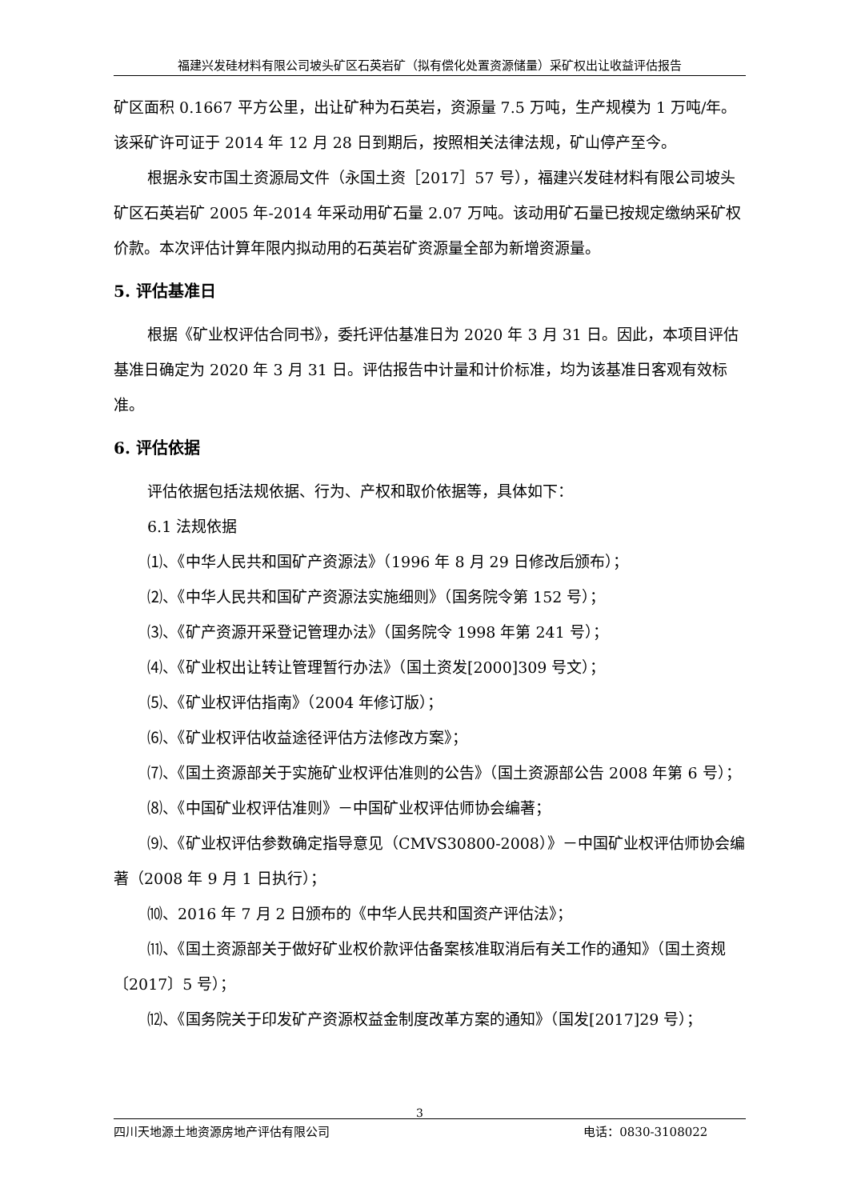福建兴发硅材料有限公司坡头矿区石英岩矿（拟有偿化处置资源储量）采矿权出让收益评估报告
矿区面积 0.1667 平方公里，出让矿种为石英岩，资源量 7.5 万吨，生产规模为 1 万吨/年。该采矿许可证于 2014 年 12 月 28 日到期后，按照相关法律法规，矿山停产至今。
根据永安市国土资源局文件（永国土资［2017］57 号），福建兴发硅材料有限公司坡头矿区石英岩矿 2005 年-2014 年采动用矿石量 2.07 万吨。该动用矿石量已按规定缴纳采矿权价款。本次评估计算年限内拟动用的石英岩矿资源量全部为新增资源量。
5. 评估基准日
根据《矿业权评估合同书》，委托评估基准日为 2020 年 3 月 31 日。因此，本项目评估基准日确定为 2020 年 3 月 31 日。评估报告中计量和计价标准，均为该基准日客观有效标准。
6. 评估依据
评估依据包括法规依据、行为、产权和取价依据等，具体如下：
6.1 法规依据
⑴、《中华人民共和国矿产资源法》（1996 年 8 月 29 日修改后颁布）；
⑵、《中华人民共和国矿产资源法实施细则》（国务院令第 152 号）；
⑶、《矿产资源开采登记管理办法》（国务院令 1998 年第 241 号）；
⑷、《矿业权出让转让管理暂行办法》（国土资发[2000]309 号文）；
⑸、《矿业权评估指南》（2004 年修订版）；
⑹、《矿业权评估收益途径评估方法修改方案》；
⑺、《国土资源部关于实施矿业权评估准则的公告》（国土资源部公告 2008 年第 6 号）；
⑻、《中国矿业权评估准则》－中国矿业权评估师协会编著；
⑼、《矿业权评估参数确定指导意见（CMVS30800-2008）》－中国矿业权评估师协会编著（2008 年 9 月 1 日执行）；
⑽、2016 年 7 月 2 日颁布的《中华人民共和国资产评估法》；
⑾、《国土资源部关于做好矿业权价款评估备案核准取消后有关工作的通知》（国土资规〔2017〕5 号）；
⑿、《国务院关于印发矿产资源权益金制度改革方案的通知》（国发[2017]29 号）；
3
四川天地源土地资源房地产评估有限公司 电话：0830-3108022